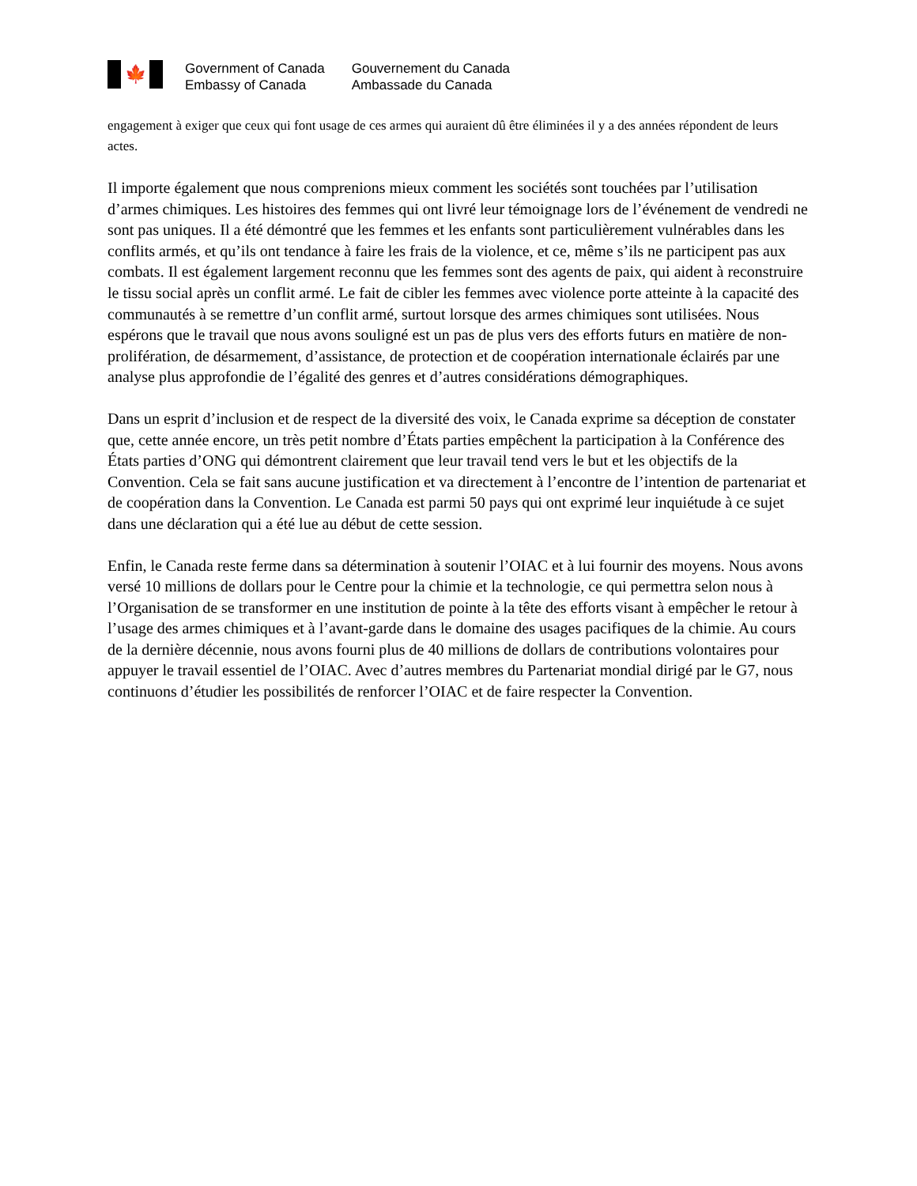🍁
Government of Canada
Embassy of Canada
Gouvernement du Canada
Ambassade du Canada
engagement à exiger que ceux qui font usage de ces armes qui auraient dû être éliminées il y a des années répondent de leurs actes.
Il importe également que nous comprenions mieux comment les sociétés sont touchées par l’utilisation d’armes chimiques. Les histoires des femmes qui ont livré leur témoignage lors de l’événement de vendredi ne sont pas uniques. Il a été démontré que les femmes et les enfants sont particulièrement vulnérables dans les conflits armés, et qu’ils ont tendance à faire les frais de la violence, et ce, même s’ils ne participent pas aux combats. Il est également largement reconnu que les femmes sont des agents de paix, qui aident à reconstruire le tissu social après un conflit armé. Le fait de cibler les femmes avec violence porte atteinte à la capacité des communautés à se remettre d’un conflit armé, surtout lorsque des armes chimiques sont utilisées. Nous espérons que le travail que nous avons souligné est un pas de plus vers des efforts futurs en matière de non-prolifération, de désarmement, d’assistance, de protection et de coopération internationale éclairés par une analyse plus approfondie de l’égalité des genres et d’autres considérations démographiques.
Dans un esprit d’inclusion et de respect de la diversité des voix, le Canada exprime sa déception de constater que, cette année encore, un très petit nombre d’États parties empêchent la participation à la Conférence des États parties d’ONG qui démontrent clairement que leur travail tend vers le but et les objectifs de la Convention. Cela se fait sans aucune justification et va directement à l’encontre de l’intention de partenariat et de coopération dans la Convention. Le Canada est parmi 50 pays qui ont exprimé leur inquiétude à ce sujet dans une déclaration qui a été lue au début de cette session.
Enfin, le Canada reste ferme dans sa détermination à soutenir l’OIAC et à lui fournir des moyens. Nous avons versé 10 millions de dollars pour le Centre pour la chimie et la technologie, ce qui permettra selon nous à l’Organisation de se transformer en une institution de pointe à la tête des efforts visant à empêcher le retour à l’usage des armes chimiques et à l’avant-garde dans le domaine des usages pacifiques de la chimie. Au cours de la dernière décennie, nous avons fourni plus de 40 millions de dollars de contributions volontaires pour appuyer le travail essentiel de l’OIAC. Avec d’autres membres du Partenariat mondial dirigé par le G7, nous continuons d’étudier les possibilités de renforcer l’OIAC et de faire respecter la Convention.